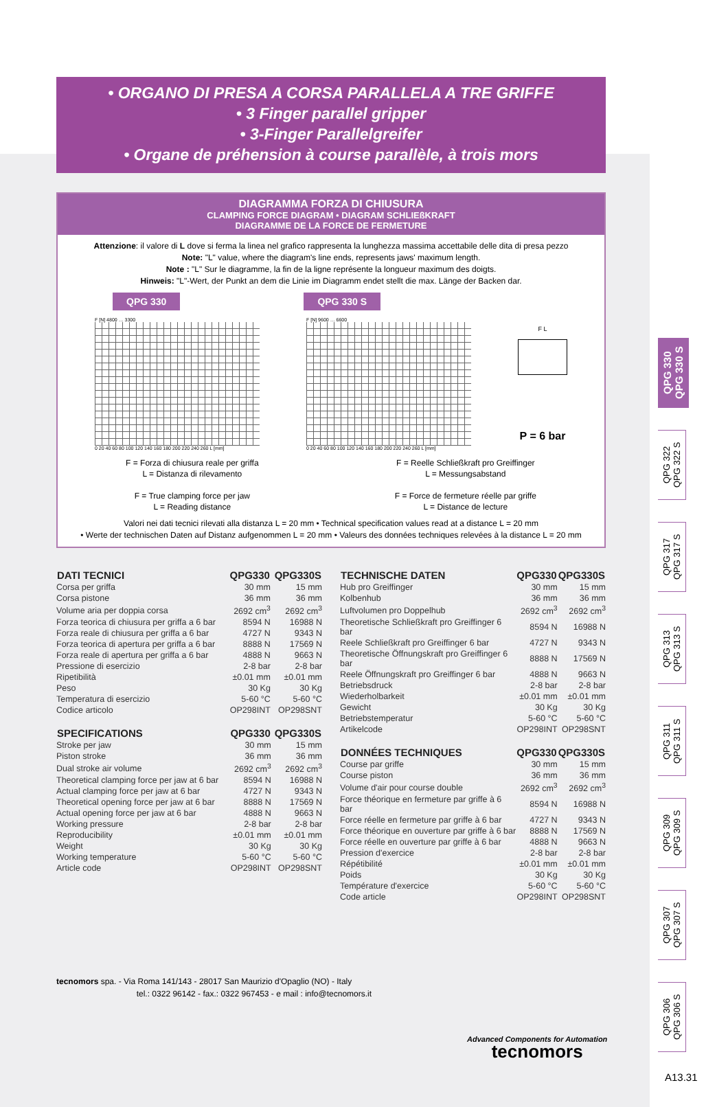• ORGANO DI PRESA A CORSA PARALLELA A TRE GRIFFE
• 3 Finger parallel gripper
• 3-Finger Parallelgreifer
• Organe de préhension à course parallèle, à trois mors
DIAGRAMMA FORZA DI CHIUSURA
CLAMPING FORCE DIAGRAM • DIAGRAM SCHLIEßKRAFT
DIAGRAMME DE LA FORCE DE FERMETURE
Attenzione: il valore di L dove si ferma la linea nel grafico rappresenta la lunghezza massima accettabile delle dita di presa pezzo
Note: "L" value, where the diagram's line ends, represents jaws' maximum length.
Note : "L" Sur le diagramme, la fin de la ligne représente la longueur maximum des doigts.
Hinweis: "L"-Wert, der Punkt an dem die Linie im Diagramm endet stellt die max. Länge der Backen dar.
QPG 330 QPG 330 S
F [N] 4800 … 3300
0 20 40 60 80 100 120 140 160 180 200 220 240 260 L [mm]
F [N] 9600 … 6600
0 20 40 60 80 100 120 140 160 180 200 220 240 260 L [mm]
F L
P = 6 bar
F = Forza di chiusura reale per griffa
L = Distanza di rilevamento
F = True clamping force per jaw
L = Reading distance
F = Reelle Schließkraft pro Greiffinger
L = Messungsabstand
F = Force de fermeture réelle par griffe
L = Distance de lecture
Valori nei dati tecnici rilevati alla distanza L = 20 mm • Technical specification values read at a distance L = 20 mm
• Werte der technischen Daten auf Distanz aufgenommen L = 20 mm • Valeurs des données techniques relevées à la distance L = 20 mm
| DATI TECNICI | QPG330 | QPG330S |
| --- | --- | --- |
| Corsa per griffa | 30 mm | 15 mm |
| Corsa pistone | 36 mm | 36 mm |
| Volume aria per doppia corsa | 2692 cm<sup>3</sup> | 2692 cm<sup>3</sup> |
| Forza teorica di chiusura per griffa a 6 bar | 8594 N | 16988 N |
| Forza reale di chiusura per griffa a 6 bar | 4727 N | 9343 N |
| Forza teorica di apertura per griffa a 6 bar | 8888 N | 17569 N |
| Forza reale di apertura per griffa a 6 bar | 4888 N | 9663 N |
| Pressione di esercizio | 2-8 bar | 2-8 bar |
| Ripetibilità | ±0.01 mm | ±0.01 mm |
| Peso | 30 Kg | 30 Kg |
| Temperatura di esercizio | 5-60 °C | 5-60 °C |
| Codice articolo | OP298INT | OP298SNT |
| SPECIFICATIONS | QPG330 | QPG330S |
| --- | --- | --- |
| Stroke per jaw | 30 mm | 15 mm |
| Piston stroke | 36 mm | 36 mm |
| Dual stroke air volume | 2692 cm<sup>3</sup> | 2692 cm<sup>3</sup> |
| Theoretical clamping force per jaw at 6 bar | 8594 N | 16988 N |
| Actual clamping force per jaw at 6 bar | 4727 N | 9343 N |
| Theoretical opening force per jaw at 6 bar | 8888 N | 17569 N |
| Actual opening force per jaw at 6 bar | 4888 N | 9663 N |
| Working pressure | 2-8 bar | 2-8 bar |
| Reproducibility | ±0.01 mm | ±0.01 mm |
| Weight | 30 Kg | 30 Kg |
| Working temperature | 5-60 °C | 5-60 °C |
| Article code | OP298INT | OP298SNT |
| TECHNISCHE DATEN | QPG330 | QPG330S |
| --- | --- | --- |
| Hub pro Greiffinger | 30 mm | 15 mm |
| Kolbenhub | 36 mm | 36 mm |
| Luftvolumen pro Doppelhub | 2692 cm<sup>3</sup> | 2692 cm<sup>3</sup> |
| Theoretische Schließkraft pro Greiffinger 6 bar | 8594 N | 16988 N |
| Reele Schließkraft pro Greiffinger 6 bar | 4727 N | 9343 N |
| Theoretische Öffnungskraft pro Greiffinger 6 bar | 8888 N | 17569 N |
| Reele Öffnungskraft pro Greiffinger 6 bar | 4888 N | 9663 N |
| Betriebsdruck | 2-8 bar | 2-8 bar |
| Wiederholbarkeit | ±0.01 mm | ±0.01 mm |
| Gewicht | 30 Kg | 30 Kg |
| Betriebstemperatur | 5-60 °C | 5-60 °C |
| Artikelcode | OP298INT | OP298SNT |
| DONNÉES TECHNIQUES | QPG330 | QPG330S |
| --- | --- | --- |
| Course par griffe | 30 mm | 15 mm |
| Course piston | 36 mm | 36 mm |
| Volume d'air pour course double | 2692 cm<sup>3</sup> | 2692 cm<sup>3</sup> |
| Force théorique en fermeture par griffe à 6 bar | 8594 N | 16988 N |
| Force réelle en fermeture par griffe à 6 bar | 4727 N | 9343 N |
| Force théorique en ouverture par griffe à 6 bar | 8888 N | 17569 N |
| Force réelle en ouverture par griffe à 6 bar | 4888 N | 9663 N |
| Pression d'exercice | 2-8 bar | 2-8 bar |
| Répétibilité | ±0.01 mm | ±0.01 mm |
| Poids | 30 Kg | 30 Kg |
| Température d'exercice | 5-60 °C | 5-60 °C |
| Code article | OP298INT | OP298SNT |
tecnomors spa. - Via Roma 141/143 - 28017 San Maurizio d'Opaglio (NO) - Italy
tel.: 0322 96142 - fax.: 0322 967453 - e mail : info@tecnomors.it
Advanced Components for Automation
tecnomors
QPG 330
QPG 330 S
QPG 322
QPG 322 S
QPG 317
QPG 317 S
QPG 313
QPG 313 S
QPG 311
QPG 311 S
QPG 309
QPG 309 S
QPG 307
QPG 307 S
QPG 306
QPG 306 S
A13.31